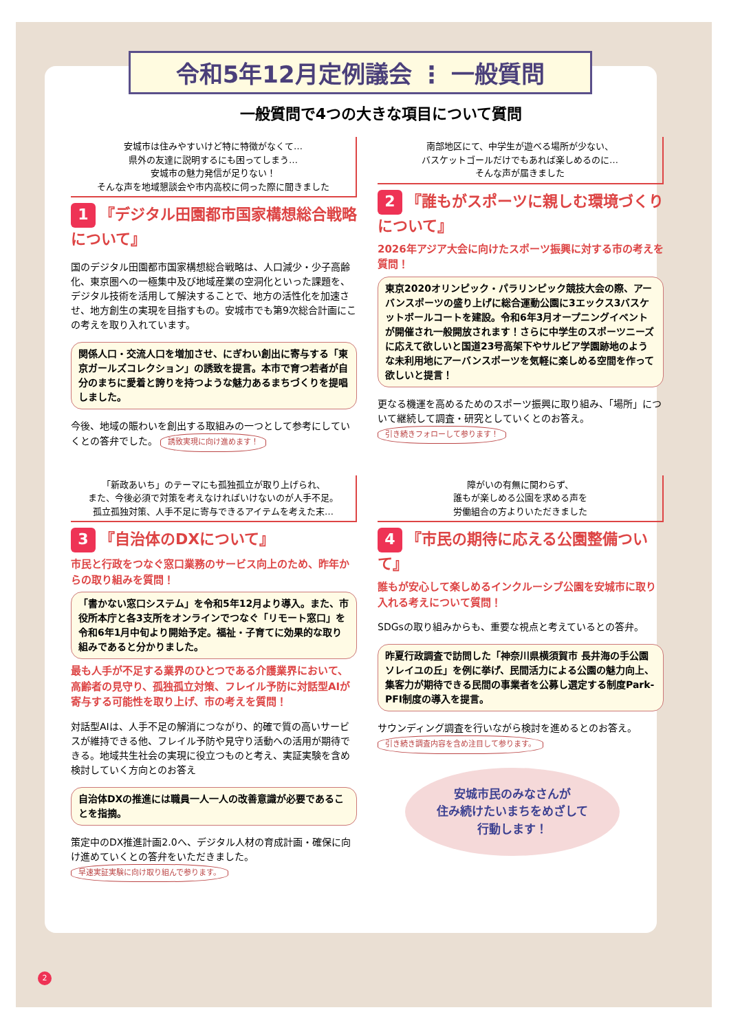令和5年12月定例議会 ⋮ 一般質問
一般質問で4つの大きな項目について質問
安城市は住みやすいけど特に特徴がなくて…
県外の友達に説明するにも困ってしまう…
安城市の魅力発信が足りない！
そんな声を地域懇談会や市内高校に伺った際に聞きました
1 『デジタル田園都市国家構想総合戦略について』
国のデジタル田園都市国家構想総合戦略は、人口減少・少子高齢化、東京圏への一極集中及び地域産業の空洞化といった課題を、デジタル技術を活用して解決することで、地方の活性化を加速させ、地方創生の実現を目指すもの。安城市でも第9次総合計画にこの考えを取り入れています。
関係人口・交流人口を増加させ、にぎわい創出に寄与する「東京ガールズコレクション」の誘致を提言。本市で育つ若者が自分のまちに愛着と誇りを持つような魅力あるまちづくりを提唱しました。
今後、地域の賑わいを創出する取組みの一つとして参考にしていくとの答弁でした。 誘致実現に向け進めます！
南部地区にて、中学生が遊べる場所が少ない、
バスケットゴールだけでもあれば楽しめるのに…
そんな声が届きました
2 『誰もがスポーツに親しむ環境づくりについて』
2026年アジア大会に向けたスポーツ振興に対する市の考えを質問！
東京2020オリンピック・パラリンピック競技大会の際、アーバンスポーツの盛り上げに総合運動公園に3エックス3バスケットボールコートを建設。令和6年3月オープニングイベントが開催され一般開放されます！さらに中学生のスポーツニーズに応えて欲しいと国道23号高架下やサルビア学園跡地のような未利用地にアーバンスポーツを気軽に楽しめる空間を作って欲しいと提言！
更なる機運を高めるためのスポーツ振興に取り組み、「場所」について継続して調査・研究としていくとのお答え。 引き続きフォローして参ります！
「新政あいち」のテーマにも孤独孤立が取り上げられ、
また、今後必須で対策を考えなければいけないのが人手不足。
孤立孤独対策、人手不足に寄与できるアイテムを考えた末…
3 『自治体のDXについて』
市民と行政をつなぐ窓口業務のサービス向上のため、昨年からの取り組みを質問！
「書かない窓口システム」を令和5年12月より導入。また、市役所本庁と各3支所をオンラインでつなぐ「リモート窓口」を令和6年1月中旬より開始予定。福祉・子育てに効果的な取り組みであると分かりました。
最も人手が不足する業界のひとつである介護業界において、高齢者の見守り、孤独孤立対策、フレイル予防に対話型AIが寄与する可能性を取り上げ、市の考えを質問！
対話型AIは、人手不足の解消につながり、的確で質の高いサービスが維持できる他、フレイル予防や見守り活動への活用が期待できる。地域共生社会の実現に役立つものと考え、実証実験を含め検討していく方向とのお答え
自治体DXの推進には職員一人一人の改善意識が必要であることを指摘。
策定中のDX推進計画2.0へ、デジタル人材の育成計画・確保に向け進めていくとの答弁をいただきました。 早速実証実験に向け取り組んで参ります。
障がいの有無に関わらず、
誰もが楽しめる公園を求める声を
労働組合の方よりいただきました
4 『市民の期待に応える公園整備ついて』
誰もが安心して楽しめるインクルーシブ公園を安城市に取り入れる考えについて質問！
SDGsの取り組みからも、重要な視点と考えているとの答弁。
昨夏行政調査で訪問した「神奈川県横須賀市 長井海の手公園ソレイユの丘」を例に挙げ、民間活力による公園の魅力向上、集客力が期待できる民間の事業者を公募し選定する制度Park-PFI制度の導入を提言。
サウンディング調査を行いながら検討を進めるとのお答え。 引き続き調査内容を含め注目して参ります。
安城市民のみなさんが
住み続けたいまちをめざして
行動します！
2